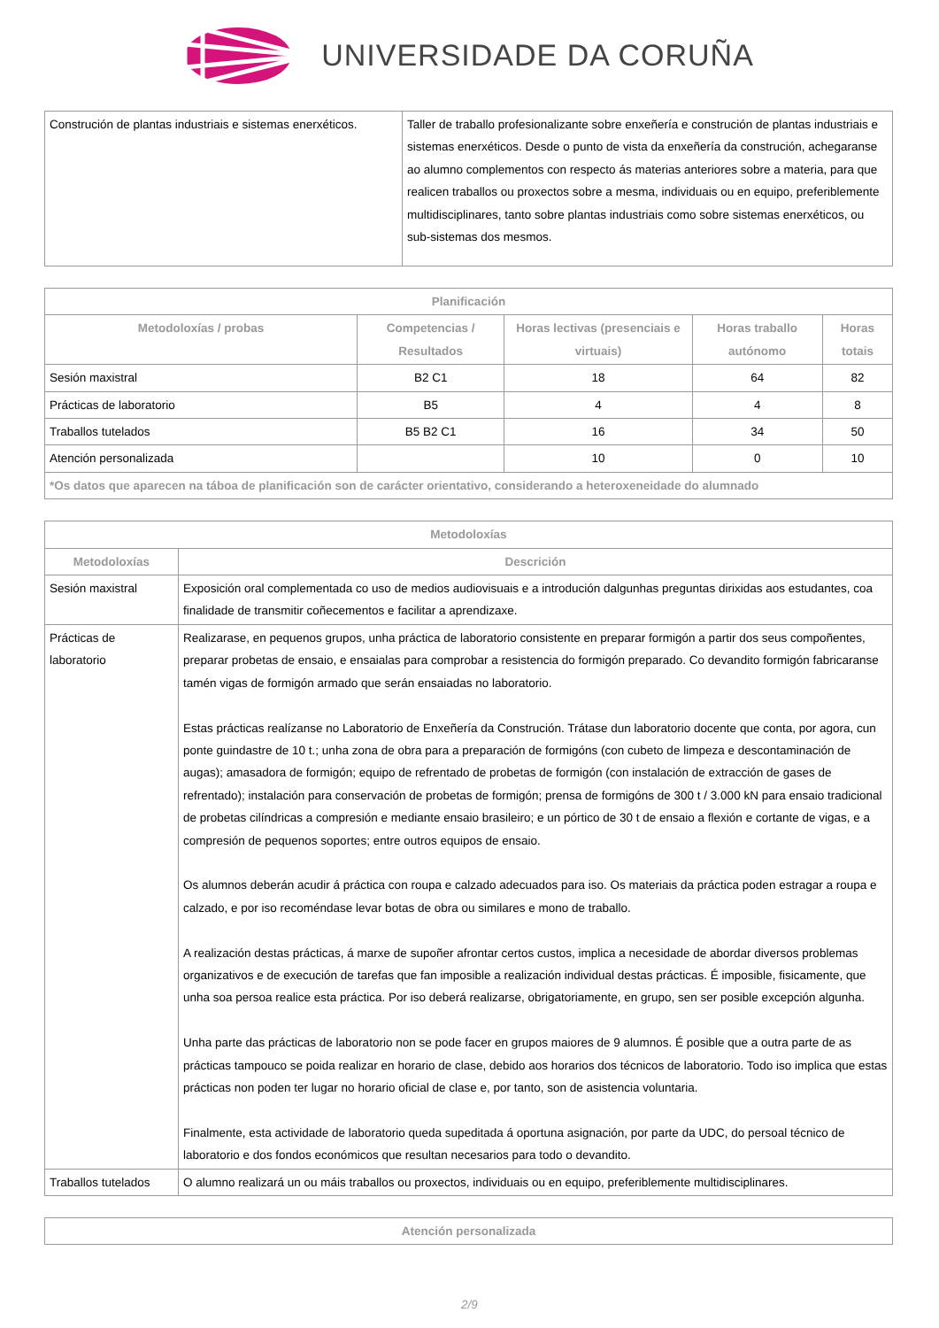UNIVERSIDADE DA CORUÑA
| Construción de plantas industriais e sistemas enerxéticos. | Taller de traballo profesionalizante sobre enxeñería e construción de plantas industriais e sistemas enerxéticos. Desde o punto de vista da enxeñería da construción, achegaranse ao alumno complementos con respecto ás materias anteriores sobre a materia, para que realicen traballos ou proxectos sobre a mesma, individuais ou en equipo, preferiblemente multidisciplinares, tanto sobre plantas industriais como sobre sistemas enerxéticos, ou sub-sistemas dos mesmos. |
| Planificación | | | | |
| --- | --- | --- | --- | --- |
| Metodoloxías / probas | Competencias / Resultados | Horas lectivas (presenciais e virtuais) | Horas traballo autónomo | Horas totais |
| Sesión maxistral | B2 C1 | 18 | 64 | 82 |
| Prácticas de laboratorio | B5 | 4 | 4 | 8 |
| Traballos tutelados | B5 B2 C1 | 16 | 34 | 50 |
| Atención personalizada | | 10 | 0 | 10 |
| *Os datos que aparecen na táboa de planificación son de carácter orientativo, considerando a heteroxeneidade do alumnado | | | | |
| Metodoloxías | |
| --- | --- |
| Metodoloxías | Descrición |
| Sesión maxistral | Exposición oral complementada co uso de medios audiovisuais e a introdución dalgunhas preguntas dirixidas aos estudantes, coa finalidade de transmitir coñecementos e facilitar a aprendizaxe. |
| Prácticas de laboratorio | Realizarase, en pequenos grupos, unha práctica de laboratorio consistente en preparar formigón a partir dos seus compoñentes, preparar probetas de ensaio, e ensaialas para comprobar a resistencia do formigón preparado. Co devandito formigón fabricaranse tamén vigas de formigón armado que serán ensaiadas no laboratorio. Estas prácticas realízanse no Laboratorio de Enxeñería da Construción. Trátase dun laboratorio docente que conta, por agora, cun ponte guindastre de 10 t.; unha zona de obra para a preparación de formigóns (con cubeto de limpeza e descontaminación de augas); amasadora de formigón; equipo de refrentado de probetas de formigón (con instalación de extracción de gases de refrentado); instalación para conservación de probetas de formigón; prensa de formigóns de 300 t / 3.000 kN para ensaio tradicional de probetas cilíndricas a compresión e mediante ensaio brasileiro; e un pórtico de 30 t de ensaio a flexión e cortante de vigas, e a compresión de pequenos soportes; entre outros equipos de ensaio. Os alumnos deberán acudir á práctica con roupa e calzado adecuados para iso. Os materiais da práctica poden estragar a roupa e calzado, e por iso recoméndase levar botas de obra ou similares e mono de traballo. A realización destas prácticas, á marxe de supoñer afrontar certos custos, implica a necesidade de abordar diversos problemas organizativos e de execución de tarefas que fan imposible a realización individual destas prácticas. É imposible, fisicamente, que unha soa persoa realice esta práctica. Por iso deberá realizarse, obrigatoriamente, en grupo, sen ser posible excepción algunha. Unha parte das prácticas de laboratorio non se pode facer en grupos maiores de 9 alumnos. É posible que a outra parte de as prácticas tampouco se poida realizar en horario de clase, debido aos horarios dos técnicos de laboratorio. Todo iso implica que estas prácticas non poden ter lugar no horario oficial de clase e, por tanto, son de asistencia voluntaria. Finalmente, esta actividade de laboratorio queda supeditada á oportuna asignación, por parte da UDC, do persoal técnico de laboratorio e dos fondos económicos que resultan necesarios para todo o devandito. |
| Traballos tutelados | O alumno realizará un ou máis traballos ou proxectos, individuais ou en equipo, preferiblemente multidisciplinares. |
| Atención personalizada |
| --- |
2/9